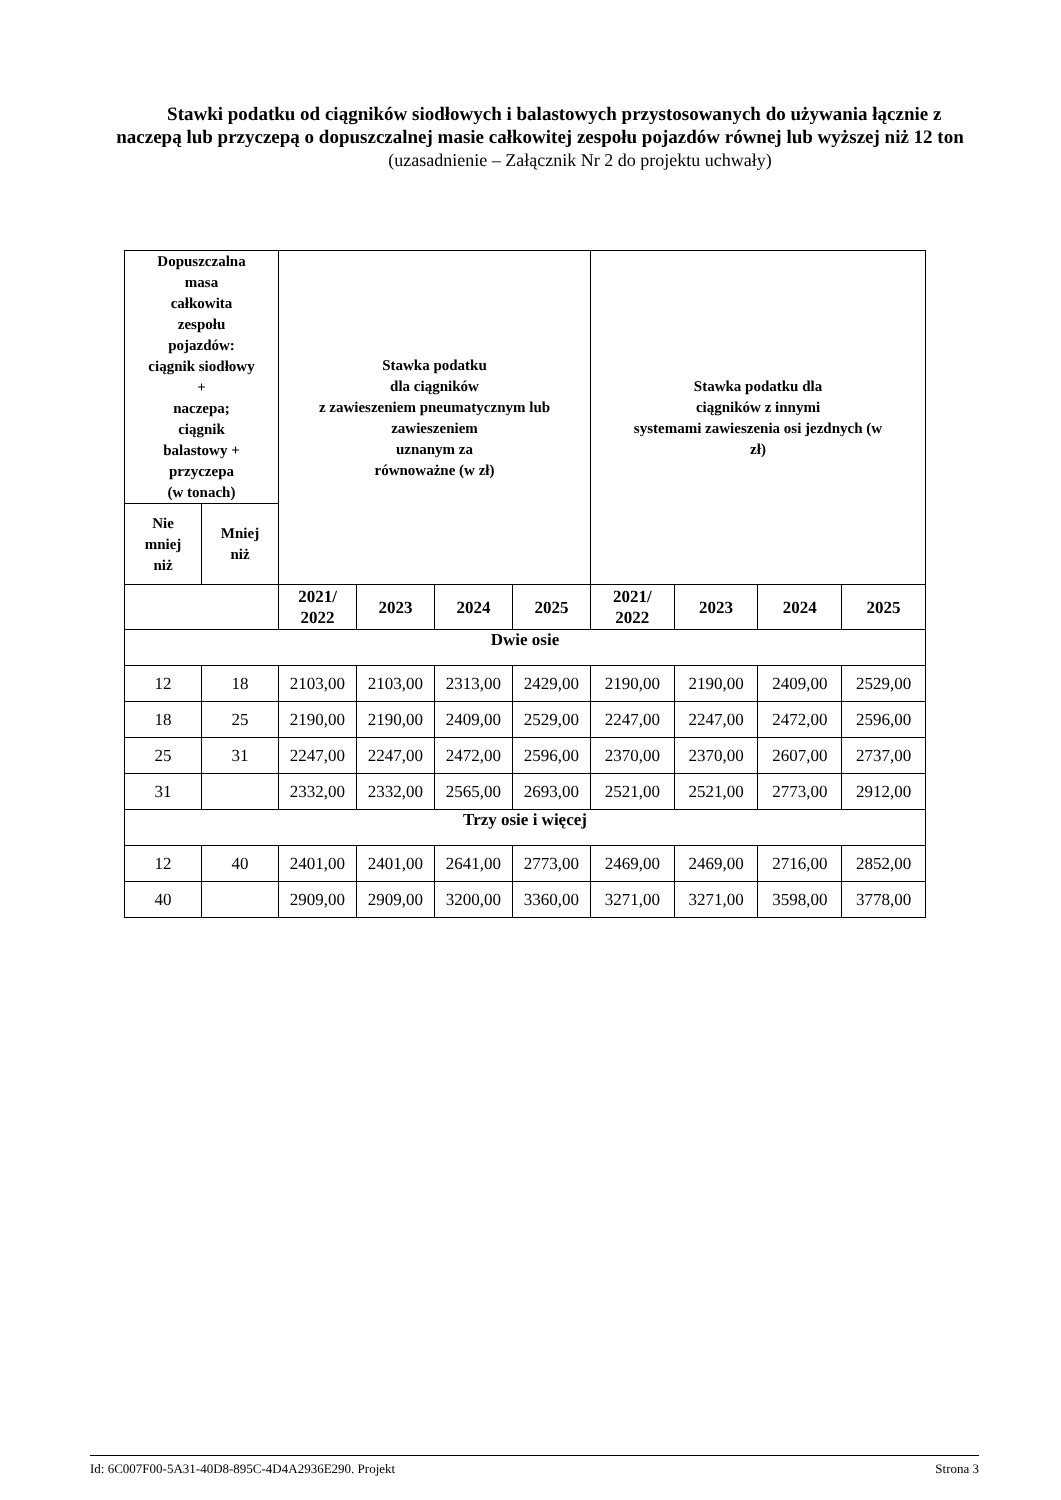Stawki podatku od ciągników siodłowych i balastowych przystosowanych do używania łącznie z naczepą lub przyczepą o dopuszczalnej masie całkowitej zespołu pojazdów równej lub wyższej niż 12 ton
(uzasadnienie – Załącznik Nr 2 do projektu uchwały)
| Dopuszczalna masa całkowita zespołu pojazdów: ciągnik siodłowy + naczepa; ciągnik balastowy + przyczepa (w tonach) | | Stawka podatku dla ciągników z zawieszeniem pneumatycznym lub zawieszeniem uznanym za równoważne (w zł) | | | | Stawka podatku dla ciągników z innymi systemami zawieszenia osi jezdnych (w zł) | | | |
| --- | --- | --- | --- | --- | --- | --- | --- | --- | --- |
| Nie mniej niż | Mniej niż | | | | | | | | |
| | | 2021/ 2022 | 2023 | 2024 | 2025 | 2021/ 2022 | 2023 | 2024 | 2025 |
| Dwie osie | | | | | | | | | |
| 12 | 18 | 2103,00 | 2103,00 | 2313,00 | 2429,00 | 2190,00 | 2190,00 | 2409,00 | 2529,00 |
| 18 | 25 | 2190,00 | 2190,00 | 2409,00 | 2529,00 | 2247,00 | 2247,00 | 2472,00 | 2596,00 |
| 25 | 31 | 2247,00 | 2247,00 | 2472,00 | 2596,00 | 2370,00 | 2370,00 | 2607,00 | 2737,00 |
| 31 | | 2332,00 | 2332,00 | 2565,00 | 2693,00 | 2521,00 | 2521,00 | 2773,00 | 2912,00 |
| Trzy osie i więcej | | | | | | | | | |
| 12 | 40 | 2401,00 | 2401,00 | 2641,00 | 2773,00 | 2469,00 | 2469,00 | 2716,00 | 2852,00 |
| 40 | | 2909,00 | 2909,00 | 3200,00 | 3360,00 | 3271,00 | 3271,00 | 3598,00 | 3778,00 |
Id: 6C007F00-5A31-40D8-895C-4D4A2936E290. Projekt Strona 3